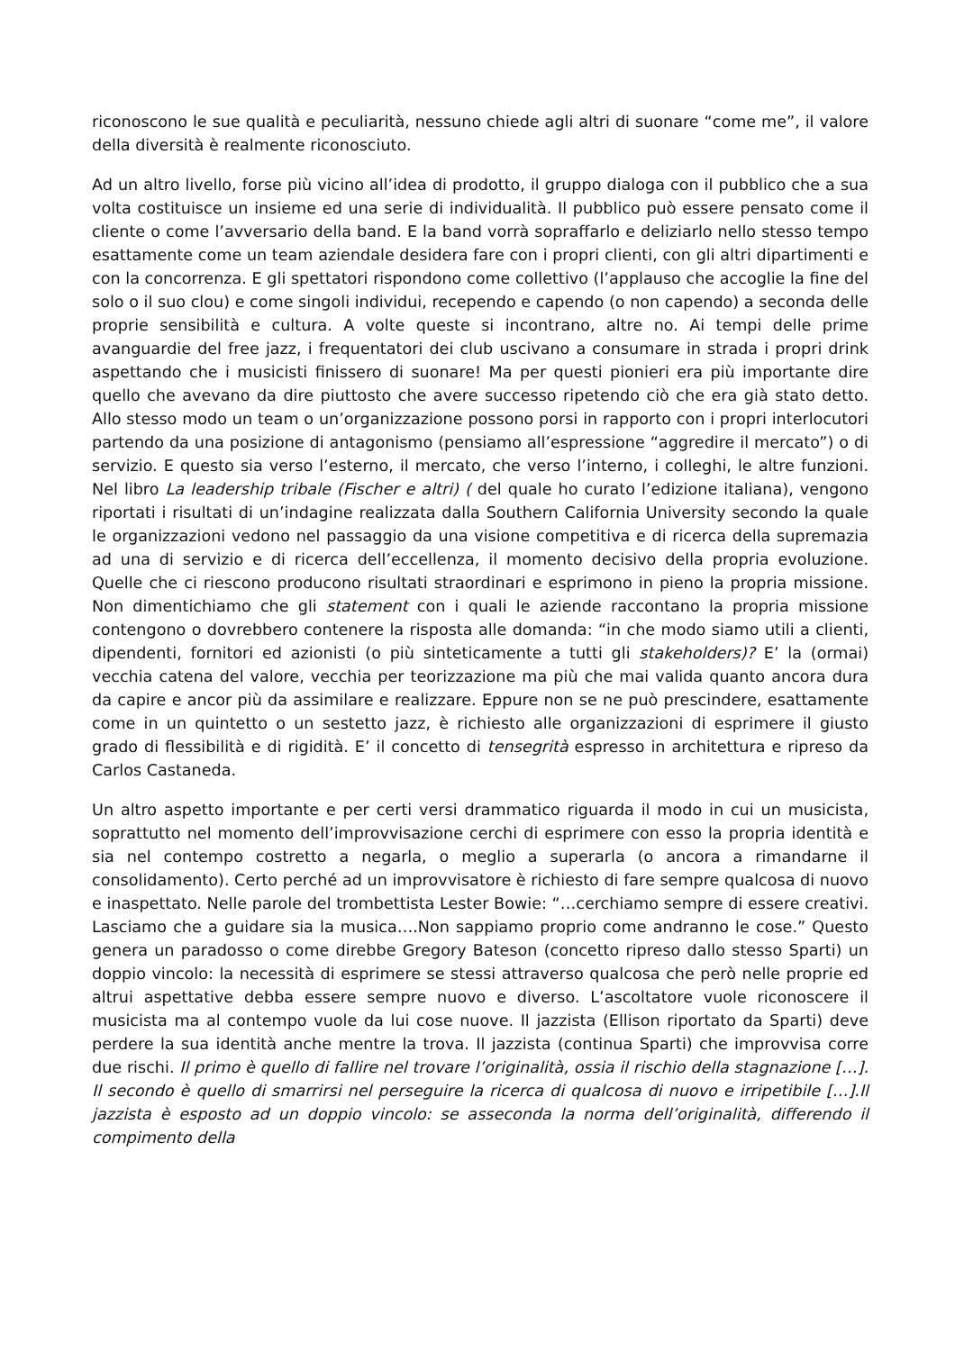riconoscono le sue qualità e peculiarità, nessuno chiede agli altri di suonare “come me”, il valore della diversità è realmente riconosciuto.
Ad un altro livello, forse più vicino all’idea di prodotto, il gruppo dialoga con il pubblico che a sua volta costituisce un insieme ed una serie di individualità. Il pubblico può essere pensato come il cliente o come l’avversario della band. E la band vorrà sopraffarlo e deliziarlo nello stesso tempo esattamente come un team aziendale desidera fare con i propri clienti, con gli altri dipartimenti e con la concorrenza. E gli spettatori rispondono come collettivo (l’applauso che accoglie la fine del solo o il suo clou) e come singoli individui, recependo e capendo (o non capendo) a seconda delle proprie sensibilità e cultura. A volte queste si incontrano, altre no. Ai tempi delle prime avanguardie del free jazz, i frequentatori dei club uscivano a consumare in strada i propri drink aspettando che i musicisti finissero di suonare! Ma per questi pionieri era più importante dire quello che avevano da dire piuttosto che avere successo ripetendo ciò che era già stato detto. Allo stesso modo un team o un’organizzazione possono porsi in rapporto con i propri interlocutori partendo da una posizione di antagonismo (pensiamo all’espressione “aggredire il mercato”) o di servizio. E questo sia verso l’esterno, il mercato, che verso l’interno, i colleghi, le altre funzioni. Nel libro La leadership tribale (Fischer e altri) ( del quale ho curato l’edizione italiana), vengono riportati i risultati di un’indagine realizzata dalla Southern California University secondo la quale le organizzazioni vedono nel passaggio da una visione competitiva e di ricerca della supremazia ad una di servizio e di ricerca dell’eccellenza, il momento decisivo della propria evoluzione. Quelle che ci riescono producono risultati straordinari e esprimono in pieno la propria missione. Non dimentichiamo che gli statement con i quali le aziende raccontano la propria missione contengono o dovrebbero contenere la risposta alle domanda: “in che modo siamo utili a clienti, dipendenti, fornitori ed azionisti (o più sinteticamente a tutti gli stakeholders)? E’ la (ormai) vecchia catena del valore, vecchia per teorizzazione ma più che mai valida quanto ancora dura da capire e ancor più da assimilare e realizzare. Eppure non se ne può prescindere, esattamente come in un quintetto o un sestetto jazz, è richiesto alle organizzazioni di esprimere il giusto grado di flessibilità e di rigidità. E’ il concetto di tensegrità espresso in architettura e ripreso da Carlos Castaneda.
Un altro aspetto importante e per certi versi drammatico riguarda il modo in cui un musicista, soprattutto nel momento dell’improvvisazione cerchi di esprimere con esso la propria identità e sia nel contempo costretto a negarla, o meglio a superarla (o ancora a rimandarne il consolidamento). Certo perché ad un improvvisatore è richiesto di fare sempre qualcosa di nuovo e inaspettato. Nelle parole del trombettista Lester Bowie: “…cerchiamo sempre di essere creativi. Lasciamo che a guidare sia la musica….Non sappiamo proprio come andranno le cose.” Questo genera un paradosso o come direbbe Gregory Bateson (concetto ripreso dallo stesso Sparti) un doppio vincolo: la necessità di esprimere se stessi attraverso qualcosa che però nelle proprie ed altrui aspettative debba essere sempre nuovo e diverso. L’ascoltatore vuole riconoscere il musicista ma al contempo vuole da lui cose nuove. Il jazzista (Ellison riportato da Sparti) deve perdere la sua identità anche mentre la trova. Il jazzista (continua Sparti) che improvvisa corre due rischi. Il primo è quello di fallire nel trovare l’originalità, ossia il rischio della stagnazione […]. Il secondo è quello di smarrirsi nel perseguire la ricerca di qualcosa di nuovo e irripetibile […].Il jazzista è esposto ad un doppio vincolo: se asseconda la norma dell’originalità, differendo il compimento della